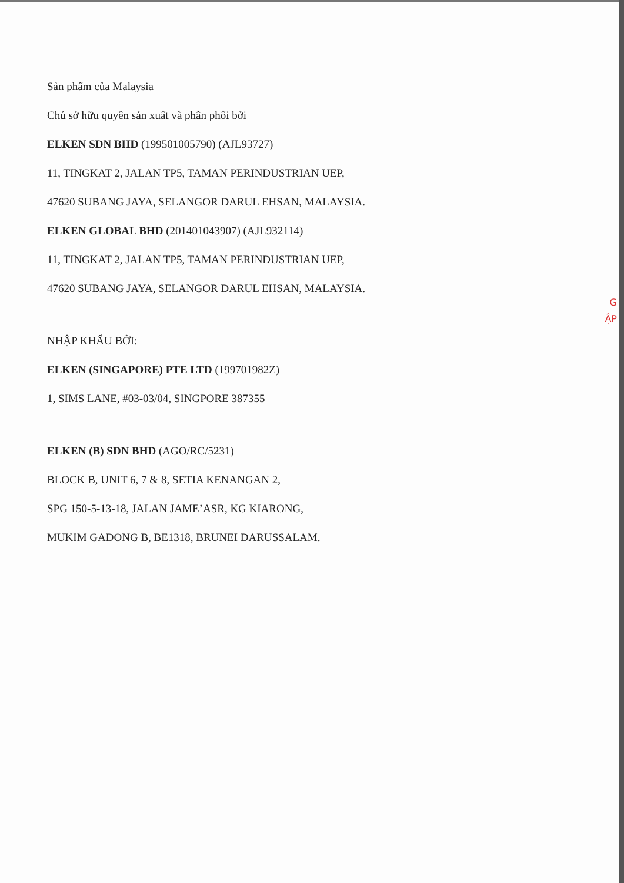Sản phẩm của Malaysia
Chủ sở hữu quyền sản xuất và phân phối bởi
ELKEN SDN BHD (199501005790) (AJL93727)
11, TINGKAT 2, JALAN TP5, TAMAN PERINDUSTRIAN UEP,
47620 SUBANG JAYA, SELANGOR DARUL EHSAN, MALAYSIA.
ELKEN GLOBAL BHD (201401043907) (AJL932114)
11, TINGKAT 2, JALAN TP5, TAMAN PERINDUSTRIAN UEP,
47620 SUBANG JAYA, SELANGOR DARUL EHSAN, MALAYSIA.
NHẬP KHẨU BỞI:
ELKEN (SINGAPORE) PTE LTD (199701982Z)
1, SIMS LANE, #03-03/04, SINGPORE 387355
ELKEN (B) SDN BHD (AGO/RC/5231)
BLOCK B, UNIT 6, 7 & 8, SETIA KENANGAN 2,
SPG 150-5-13-18, JALAN JAME’ASR, KG KIARONG,
MUKIM GADONG B, BE1318, BRUNEI DARUSSALAM.
G
ẬP